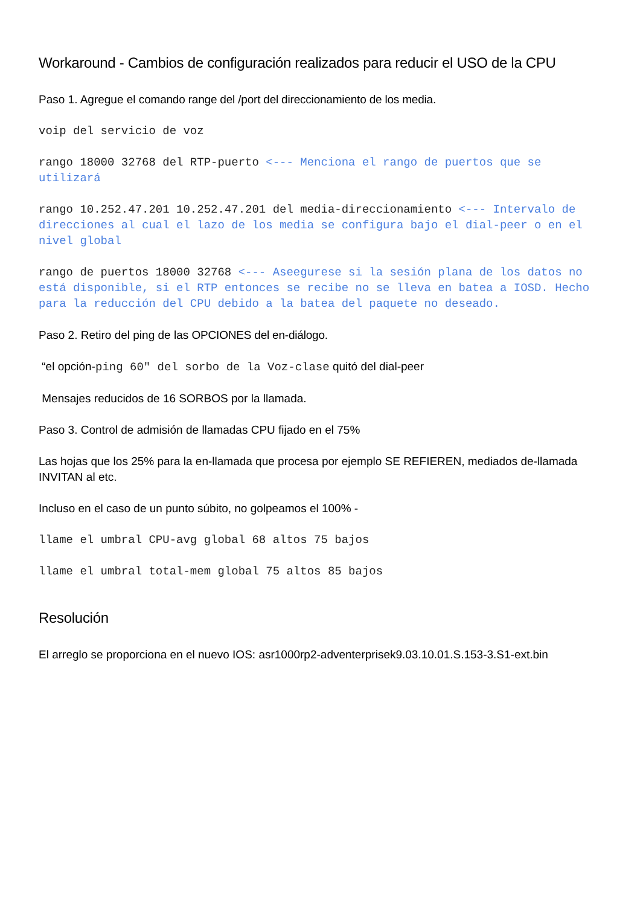Workaround - Cambios de configuración realizados para reducir el USO de la CPU
Paso 1. Agregue el comando range del /port del direccionamiento de los media.
voip del servicio de voz
rango 18000 32768 del RTP-puerto <--- Menciona el rango de puertos que se utilizará
rango 10.252.47.201 10.252.47.201 del media-direccionamiento <--- Intervalo de direcciones al cual el lazo de los media se configura bajo el dial-peer o en el nivel global
rango de puertos 18000 32768 <--- Aseegurese si la sesión plana de los datos no está disponible, si el RTP entonces se recibe no se lleva en batea a IOSD. Hecho para la reducción del CPU debido a la batea del paquete no deseado.
Paso 2. Retiro del ping de las OPCIONES del en-diálogo.
“el opción-ping 60" del sorbo de la Voz-clase quitó del dial-peer
Mensajes reducidos de 16 SORBOS por la llamada.
Paso 3. Control de admisión de llamadas CPU fijado en el 75%
Las hojas que los 25% para la en-llamada que procesa por ejemplo SE REFIEREN, mediados de-llamada INVITAN al etc.
Incluso en el caso de un punto súbito, no golpeamos el 100% -
llame el umbral CPU-avg global 68 altos 75 bajos
llame el umbral total-mem global 75 altos 85 bajos
Resolución
El arreglo se proporciona en el nuevo IOS: asr1000rp2-adventerprisek9.03.10.01.S.153-3.S1-ext.bin